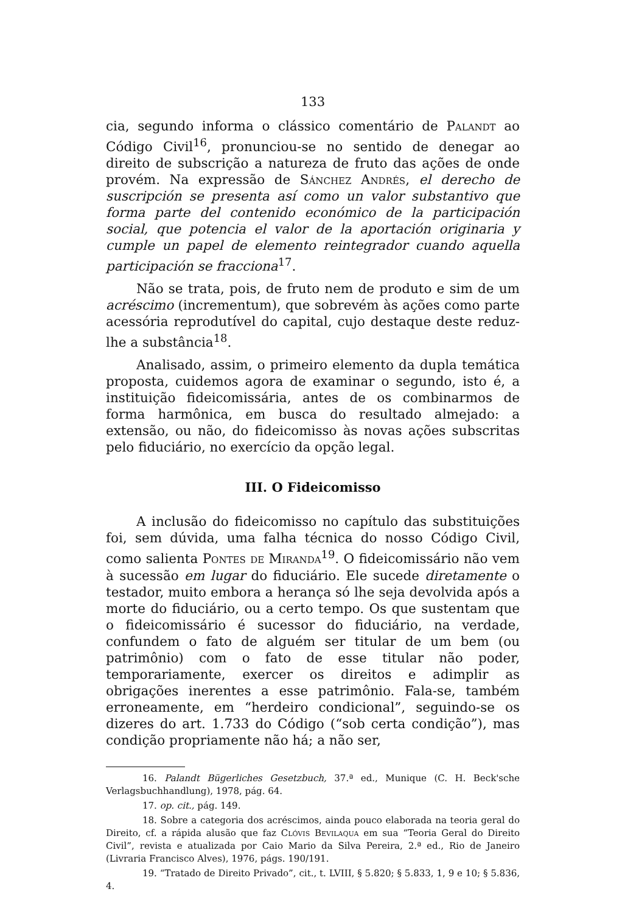133
cia, segundo informa o clássico comentário de Palandt ao Código Civil<sup>16</sup>, pronunciou-se no sentido de denegar ao direito de subscrição a natureza de fruto das ações de onde provém. Na expressão de Sánchez Andrés, el derecho de suscripción se presenta así como un valor substantivo que forma parte del contenido económico de la participación social, que potencia el valor de la aportación originaria y cumple un papel de elemento reintegrador cuando aquella participación se fracciona<sup>17</sup>.
Não se trata, pois, de fruto nem de produto e sim de um acréscimo (incrementum), que sobrevém às ações como parte acessória reprodutível do capital, cujo destaque deste reduz-lhe a substância<sup>18</sup>.
Analisado, assim, o primeiro elemento da dupla temática proposta, cuidemos agora de examinar o segundo, isto é, a instituição fideicomissária, antes de os combinarmos de forma harmônica, em busca do resultado almejado: a extensão, ou não, do fideicomisso às novas ações subscritas pelo fiduciário, no exercício da opção legal.
III. O Fideicomisso
A inclusão do fideicomisso no capítulo das substituições foi, sem dúvida, uma falha técnica do nosso Código Civil, como salienta Pontes de Miranda<sup>19</sup>. O fideicomissário não vem à sucessão em lugar do fiduciário. Ele sucede diretamente o testador, muito embora a herança só lhe seja devolvida após a morte do fiduciário, ou a certo tempo. Os que sustentam que o fideicomissário é sucessor do fiduciário, na verdade, confundem o fato de alguém ser titular de um bem (ou patrimônio) com o fato de esse titular não poder, temporariamente, exercer os direitos e adimplir as obrigações inerentes a esse patrimônio. Fala-se, também erroneamente, em “herdeiro condicional”, seguindo-se os dizeres do art. 1.733 do Código (“sob certa condição”), mas condição propriamente não há; a não ser,
16. Palandt Bügerliches Gesetzbuch, 37.ª ed., Munique (C. H. Beck'sche Verlagsbuchhandlung), 1978, pág. 64.
17. op. cit., pág. 149.
18. Sobre a categoria dos acréscimos, ainda pouco elaborada na teoria geral do Direito, cf. a rápida alusão que faz Clóvis Bevilaqua em sua “Teoria Geral do Direito Civil”, revista e atualizada por Caio Mario da Silva Pereira, 2.ª ed., Rio de Janeiro (Livraria Francisco Alves), 1976, págs. 190/191.
19. “Tratado de Direito Privado”, cit., t. LVIII, § 5.820; § 5.833, 1, 9 e 10; § 5.836, 4.